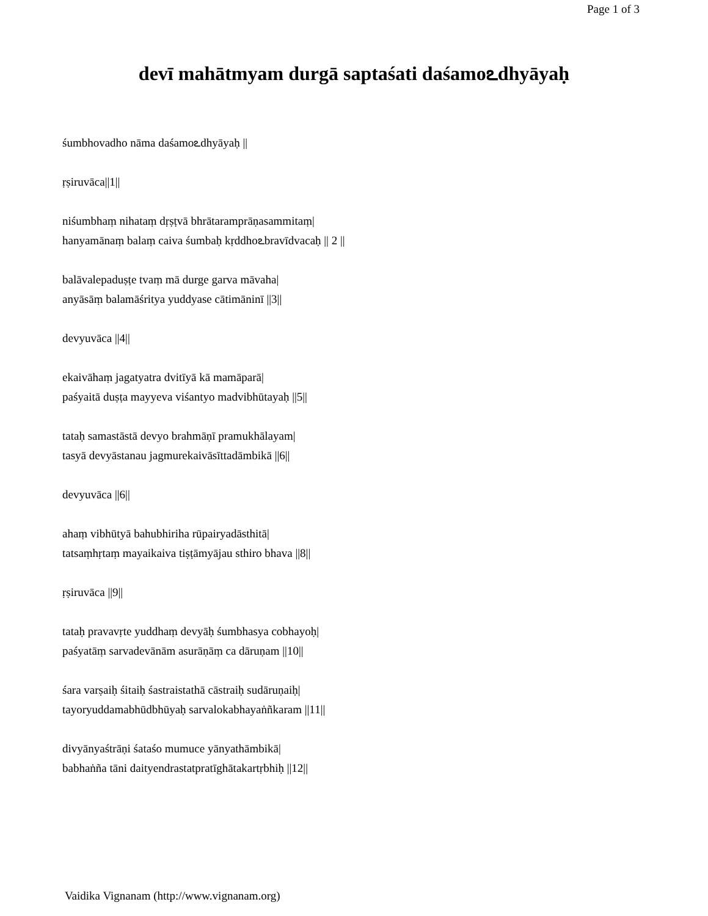Page 1 of 3
devī mahātmyam durgā saptaśati daśamoఽdhyāyaḥ
śumbhovadho nāma daśamoఽdhyāyaḥ ||
ṛṣiruvāca||1||
niśumbhaṃ nihataṃ dṛṣṭvā bhrātaramprāṇasammitaṃ|
hanyamānaṃ balaṃ caiva śumbaḥ kṛddhoఽbravīdvacaḥ || 2 ||
balāvalepaduṣṭe tvaṃ mā durge garva māvaha|
anyāsāṃ balamāśritya yuddyase cātimāninī ||3||
devyuvāca ||4||
ekaivāhaṃ jagatyatra dvitīyā kā mamāparā|
paśyaitā duṣṭa mayyeva viśantyo madvibhūtayaḥ ||5||
tataḥ samastāstā devyo brahmāṇī pramukhālayam|
tasyā devyāstanau jagmurekaivāsīttadāmbikā ||6||
devyuvāca ||6||
ahaṃ vibhūtyā bahubhiriha rūpairyadāsthitā|
tatsaṃhṛtaṃ mayaikaiva tiṣṭāmyājau sthiro bhava ||8||
ṛṣiruvāca ||9||
tataḥ pravavṛte yuddhaṃ devyāḥ śumbhasya cobhayoḥ|
paśyatāṃ sarvadevānām asurāṇāṃ ca dāruṇam ||10||
śara varṣaiḥ śitaiḥ śastraistathā cāstraiḥ sudāruṇaiḥ|
tayoryuddamabhūdbhūyaḥ sarvalokabhayaṅñkaram ||11||
divyānyaśtrāṇi śataśo mumuce yānyathāmbikā|
babhaṅña tāni daityendrastatpratīghātakartṛbhiḥ ||12||
Vaidika Vignanam (http://www.vignanam.org)